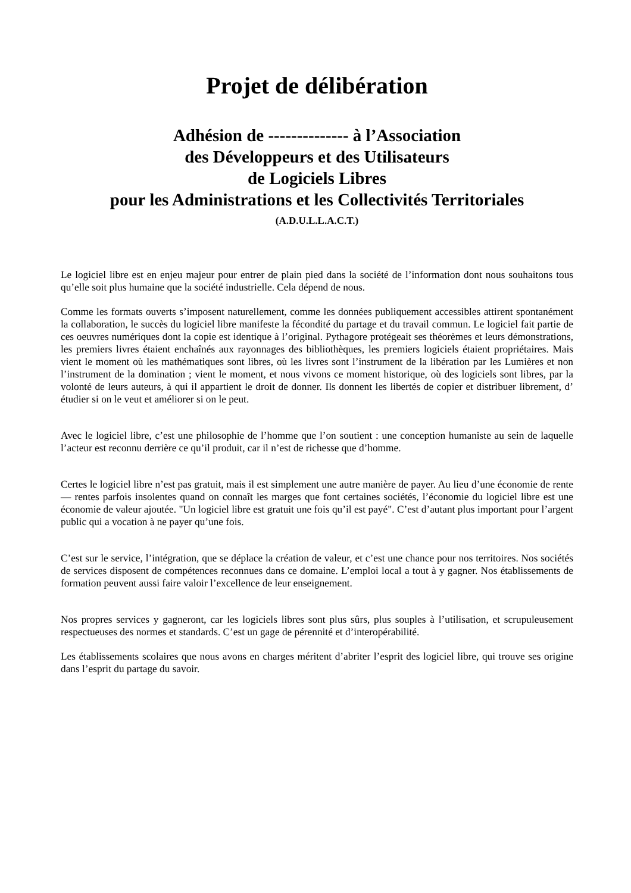Projet de délibération
Adhésion de -------------- à l’Association
des Développeurs et des Utilisateurs
de Logiciels Libres
pour les Administrations et les Collectivités Territoriales
(A.D.U.L.L.A.C.T.)
Le logiciel libre est en enjeu majeur pour entrer de plain pied dans la société de l’information dont nous souhaitons tous qu’elle soit plus humaine que la société industrielle. Cela dépend de nous.
Comme les formats ouverts s’imposent naturellement, comme les données publiquement accessibles attirent spontanément la collaboration, le succès du logiciel libre manifeste la fécondité du partage et du travail commun. Le logiciel fait partie de ces oeuvres numériques dont la copie est identique à l’original. Pythagore protégeait ses théorèmes et leurs démonstrations, les premiers livres étaient enchaînés aux rayonnages des bibliothèques, les premiers logiciels étaient propriétaires. Mais vient le moment où les mathématiques sont libres, où les livres sont l’instrument de la libération par les Lumières et non l’instrument de la domination ; vient le moment, et nous vivons ce moment historique, où des logiciels sont libres, par la volonté de leurs auteurs, à qui il appartient le droit de donner. Ils donnent les libertés de copier et distribuer librement, d’ étudier si on le veut et améliorer si on le peut.
Avec le logiciel libre, c’est une philosophie de l’homme que l’on soutient : une conception humaniste au sein de laquelle l’acteur est reconnu derrière ce qu’il produit, car il n’est de richesse que d’homme.
Certes le logiciel libre n’est pas gratuit, mais il est simplement une autre manière de payer. Au lieu d’une économie de rente — rentes parfois insolentes quand on connaît les marges que font certaines sociétés, l’économie du logiciel libre est une économie de valeur ajoutée. "Un logiciel libre est gratuit une fois qu’il est payé". C’est d’autant plus important pour l’argent public qui a vocation à ne payer qu’une fois.
C’est sur le service, l’intégration, que se déplace la création de valeur, et c’est une chance pour nos territoires. Nos sociétés de services disposent de compétences reconnues dans ce domaine. L’emploi local a tout à y gagner. Nos établissements de formation peuvent aussi faire valoir l’excellence de leur enseignement.
Nos propres services y gagneront, car les logiciels libres sont plus sûrs, plus souples à l’utilisation, et scrupuleusement respectueuses des normes et standards. C’est un gage de pérennité et d’interopérabilité.
Les établissements scolaires que nous avons en charges méritent d’abriter l’esprit des logiciel libre, qui trouve ses origine dans l’esprit du partage du savoir.